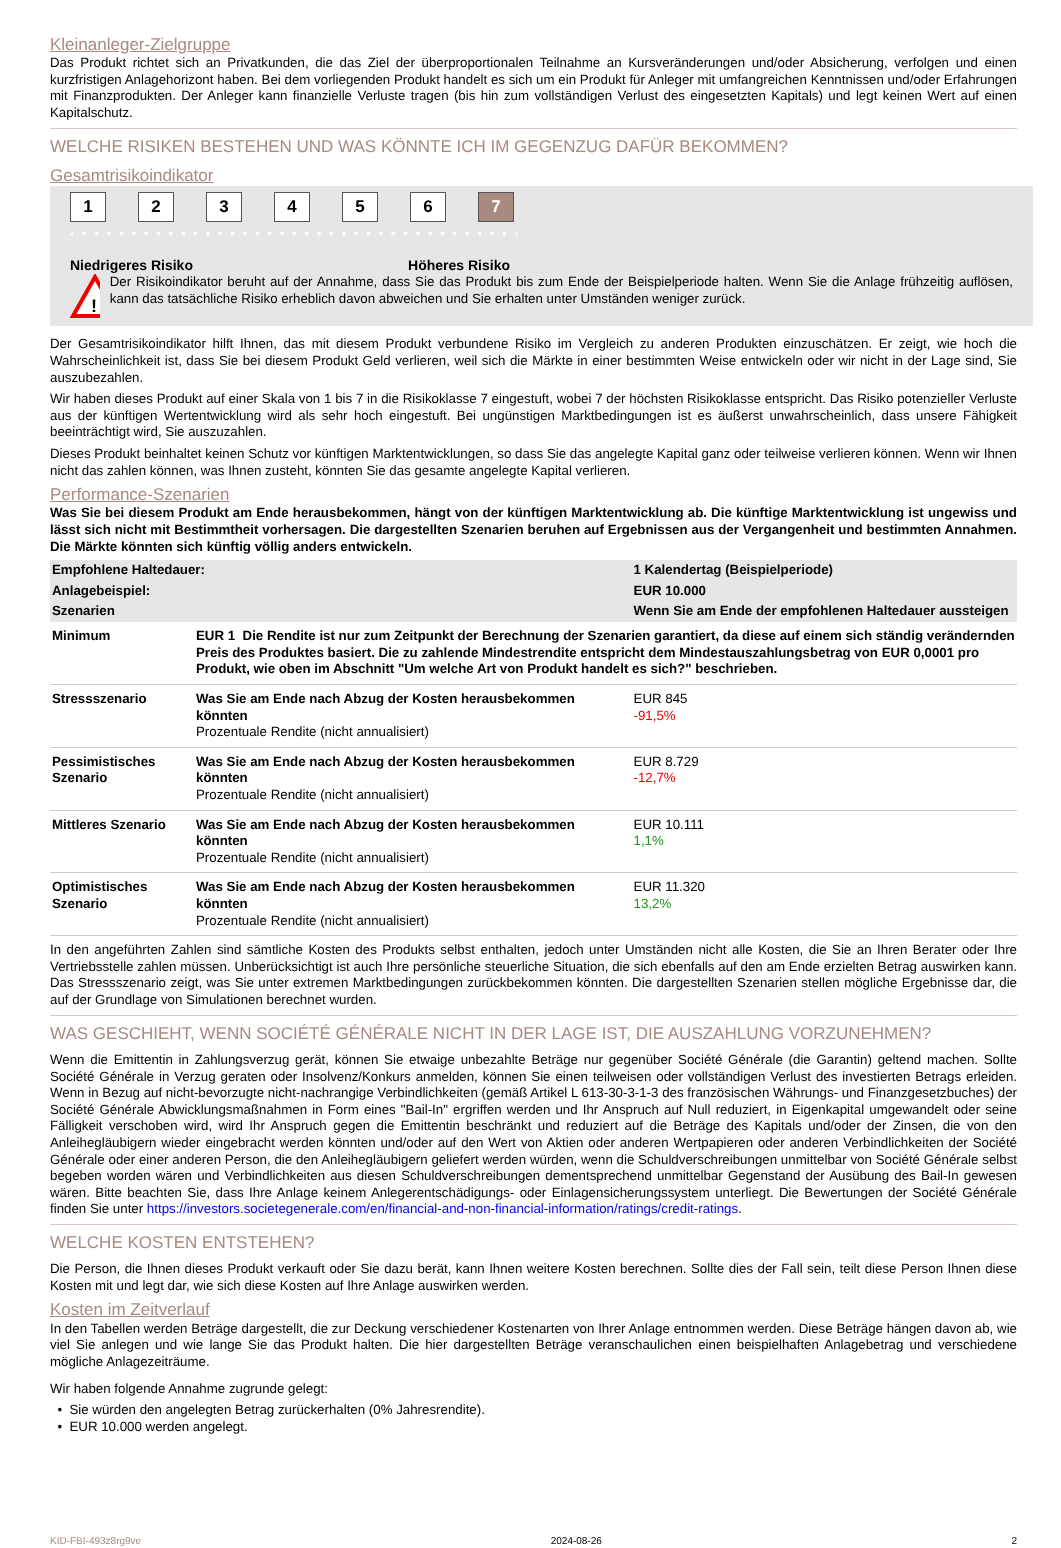Kleinanleger-Zielgruppe
Das Produkt richtet sich an Privatkunden, die das Ziel der überproportionalen Teilnahme an Kursveränderungen und/oder Absicherung, verfolgen und einen kurzfristigen Anlagehorizont haben. Bei dem vorliegenden Produkt handelt es sich um ein Produkt für Anleger mit umfangreichen Kenntnissen und/oder Erfahrungen mit Finanzprodukten. Der Anleger kann finanzielle Verluste tragen (bis hin zum vollständigen Verlust des eingesetzten Kapitals) und legt keinen Wert auf einen Kapitalschutz.
WELCHE RISIKEN BESTEHEN UND WAS KÖNNTE ICH IM GEGENZUG DAFÜR BEKOMMEN?
Gesamtrisikoindikator
1 2 3 4 5 6 7
‹ • • • • • • • • • • • • • • • • • • • • • • • • • • • • • • • • • • • ›
Niedrigeres Risiko Höheres Risiko
!
Der Risikoindikator beruht auf der Annahme, dass Sie das Produkt bis zum Ende der Beispielperiode halten. Wenn Sie die Anlage frühzeitig auflösen, kann das tatsächliche Risiko erheblich davon abweichen und Sie erhalten unter Umständen weniger zurück.
Der Gesamtrisikoindikator hilft Ihnen, das mit diesem Produkt verbundene Risiko im Vergleich zu anderen Produkten einzuschätzen. Er zeigt, wie hoch die Wahrscheinlichkeit ist, dass Sie bei diesem Produkt Geld verlieren, weil sich die Märkte in einer bestimmten Weise entwickeln oder wir nicht in der Lage sind, Sie auszubezahlen.
Wir haben dieses Produkt auf einer Skala von 1 bis 7 in die Risikoklasse 7 eingestuft, wobei 7 der höchsten Risikoklasse entspricht. Das Risiko potenzieller Verluste aus der künftigen Wertentwicklung wird als sehr hoch eingestuft. Bei ungünstigen Marktbedingungen ist es äußerst unwahrscheinlich, dass unsere Fähigkeit beeinträchtigt wird, Sie auszuzahlen.
Dieses Produkt beinhaltet keinen Schutz vor künftigen Marktentwicklungen, so dass Sie das angelegte Kapital ganz oder teilweise verlieren können. Wenn wir Ihnen nicht das zahlen können, was Ihnen zusteht, könnten Sie das gesamte angelegte Kapital verlieren.
Performance-Szenarien
Was Sie bei diesem Produkt am Ende herausbekommen, hängt von der künftigen Marktentwicklung ab. Die künftige Marktentwicklung ist ungewiss und lässt sich nicht mit Bestimmtheit vorhersagen. Die dargestellten Szenarien beruhen auf Ergebnissen aus der Vergangenheit und bestimmten Annahmen. Die Märkte könnten sich künftig völlig anders entwickeln.
| Empfohlene Haltedauer: | | 1 Kalendertag (Beispielperiode) |
| Anlagebeispiel: | | EUR 10.000 |
| Szenarien | | Wenn Sie am Ende der empfohlenen Haltedauer aussteigen |
| Minimum | EUR 1 Die Rendite ist nur zum Zeitpunkt der Berechnung der Szenarien garantiert, da diese auf einem sich ständig verändernden Preis des Produktes basiert. Die zu zahlende Mindestrendite entspricht dem Mindestauszahlungsbetrag von EUR 0,0001 pro Produkt, wie oben im Abschnitt "Um welche Art von Produkt handelt es sich?" beschrieben. | |
| Stressszenario | Was Sie am Ende nach Abzug der Kosten herausbekommen könnten Prozentuale Rendite (nicht annualisiert) | EUR 845 -91,5% |
| Pessimistisches Szenario | Was Sie am Ende nach Abzug der Kosten herausbekommen könnten Prozentuale Rendite (nicht annualisiert) | EUR 8.729 -12,7% |
| Mittleres Szenario | Was Sie am Ende nach Abzug der Kosten herausbekommen könnten Prozentuale Rendite (nicht annualisiert) | EUR 10.111 1,1% |
| Optimistisches Szenario | Was Sie am Ende nach Abzug der Kosten herausbekommen könnten Prozentuale Rendite (nicht annualisiert) | EUR 11.320 13,2% |
In den angeführten Zahlen sind sämtliche Kosten des Produkts selbst enthalten, jedoch unter Umständen nicht alle Kosten, die Sie an Ihren Berater oder Ihre Vertriebsstelle zahlen müssen. Unberücksichtigt ist auch Ihre persönliche steuerliche Situation, die sich ebenfalls auf den am Ende erzielten Betrag auswirken kann. Das Stressszenario zeigt, was Sie unter extremen Marktbedingungen zurückbekommen könnten. Die dargestellten Szenarien stellen mögliche Ergebnisse dar, die auf der Grundlage von Simulationen berechnet wurden.
WAS GESCHIEHT, WENN SOCIÉTÉ GÉNÉRALE NICHT IN DER LAGE IST, DIE AUSZAHLUNG VORZUNEHMEN?
Wenn die Emittentin in Zahlungsverzug gerät, können Sie etwaige unbezahlte Beträge nur gegenüber Société Générale (die Garantin) geltend machen. Sollte Société Générale in Verzug geraten oder Insolvenz/Konkurs anmelden, können Sie einen teilweisen oder vollständigen Verlust des investierten Betrags erleiden. Wenn in Bezug auf nicht-bevorzugte nicht-nachrangige Verbindlichkeiten (gemäß Artikel L 613-30-3-1-3 des französischen Währungs- und Finanzgesetzbuches) der Société Générale Abwicklungsmaßnahmen in Form eines "Bail-In" ergriffen werden und Ihr Anspruch auf Null reduziert, in Eigenkapital umgewandelt oder seine Fälligkeit verschoben wird, wird Ihr Anspruch gegen die Emittentin beschränkt und reduziert auf die Beträge des Kapitals und/oder der Zinsen, die von den Anleihegläubigern wieder eingebracht werden könnten und/oder auf den Wert von Aktien oder anderen Wertpapieren oder anderen Verbindlichkeiten der Société Générale oder einer anderen Person, die den Anleihegläubigern geliefert werden würden, wenn die Schuldverschreibungen unmittelbar von Société Générale selbst begeben worden wären und Verbindlichkeiten aus diesen Schuldverschreibungen dementsprechend unmittelbar Gegenstand der Ausübung des Bail-In gewesen wären. Bitte beachten Sie, dass Ihre Anlage keinem Anlegerentschädigungs- oder Einlagensicherungssystem unterliegt. Die Bewertungen der Société Générale finden Sie unter https://investors.societegenerale.com/en/financial-and-non-financial-information/ratings/credit-ratings.
WELCHE KOSTEN ENTSTEHEN?
Die Person, die Ihnen dieses Produkt verkauft oder Sie dazu berät, kann Ihnen weitere Kosten berechnen. Sollte dies der Fall sein, teilt diese Person Ihnen diese Kosten mit und legt dar, wie sich diese Kosten auf Ihre Anlage auswirken werden.
Kosten im Zeitverlauf
In den Tabellen werden Beträge dargestellt, die zur Deckung verschiedener Kostenarten von Ihrer Anlage entnommen werden. Diese Beträge hängen davon ab, wie viel Sie anlegen und wie lange Sie das Produkt halten. Die hier dargestellten Beträge veranschaulichen einen beispielhaften Anlagebetrag und verschiedene mögliche Anlagezeiträume.
Wir haben folgende Annahme zugrunde gelegt:
• Sie würden den angelegten Betrag zurückerhalten (0% Jahresrendite).
• EUR 10.000 werden angelegt.
KID-FBI-493z8rg9ve 2024-08-26 2